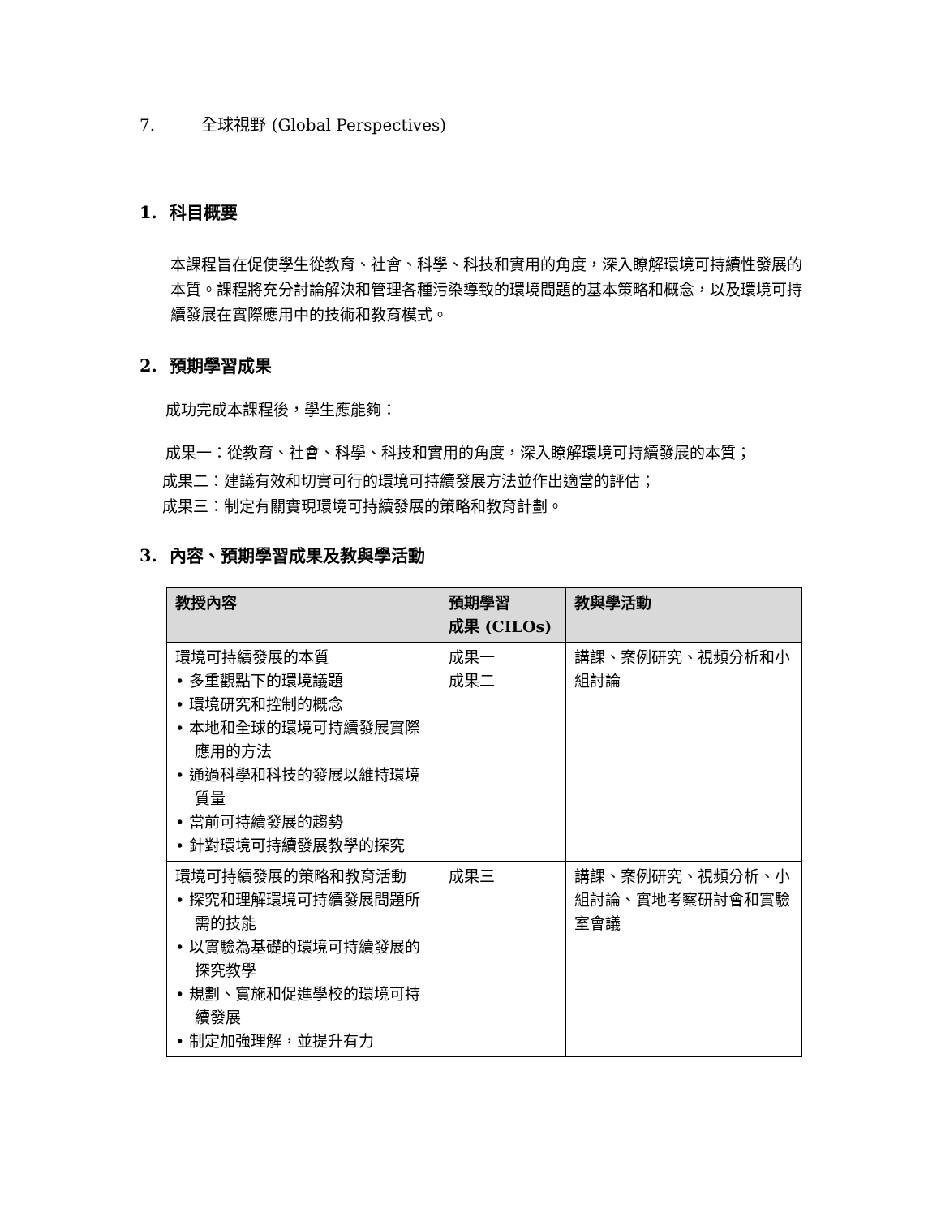7. 全球視野 (Global Perspectives)
1. 科目概要
本課程旨在促使學生從教育、社會、科學、科技和實用的角度，深入瞭解環境可持續性發展的本質。課程將充分討論解決和管理各種污染導致的環境問題的基本策略和概念，以及環境可持續發展在實際應用中的技術和教育模式。
2. 預期學習成果
成功完成本課程後，學生應能夠：
成果一：從教育、社會、科學、科技和實用的角度，深入瞭解環境可持續發展的本質；
成果二：建議有效和切實可行的環境可持續發展方法並作出適當的評估；
成果三：制定有關實現環境可持續發展的策略和教育計劃。
3. 內容、預期學習成果及教與學活動
| 教授內容 | 預期學習 成果 (CILOs) | 教與學活動 |
| --- | --- | --- |
| 環境可持續發展的本質 • 多重觀點下的環境議題 • 環境研究和控制的概念 • 本地和全球的環境可持續發展實際應用的方法 • 通過科學和科技的發展以維持環境質量 • 當前可持續發展的趨勢 • 針對環境可持續發展教學的探究 | 成果一 成果二 | 講課、案例研究、視頻分析和小組討論 |
| 環境可持續發展的策略和教育活動 • 探究和理解環境可持續發展問題所需的技能 • 以實驗為基礎的環境可持續發展的探究教學 • 規劃、實施和促進學校的環境可持續發展 • 制定加強理解，並提升有力 | 成果三 | 講課、案例研究、視頻分析、小組討論、實地考察研討會和實驗室會議 |